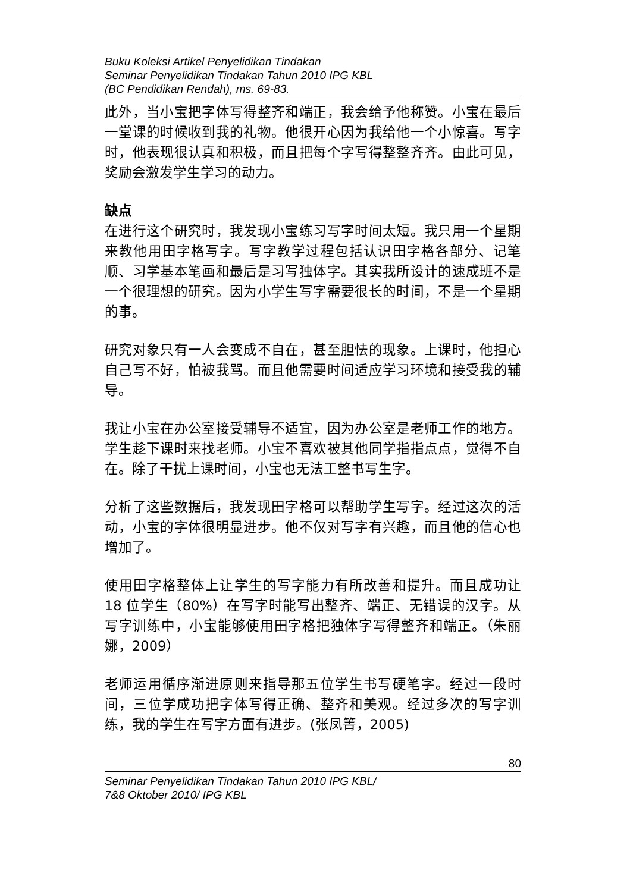Buku Koleksi Artikel Penyelidikan Tindakan
Seminar Penyelidikan Tindakan Tahun 2010 IPG KBL
(BC Pendidikan Rendah), ms. 69-83.
此外，当小宝把字体写得整齐和端正，我会给予他称赞。小宝在最后一堂课的时候收到我的礼物。他很开心因为我给他一个小惊喜。写字时，他表现很认真和积极，而且把每个字写得整整齐齐。由此可见，奖励会激发学生学习的动力。
缺点
在进行这个研究时，我发现小宝练习写字时间太短。我只用一个星期来教他用田字格写字。写字教学过程包括认识田字格各部分、记笔顺、习学基本笔画和最后是习写独体字。其实我所设计的速成班不是一个很理想的研究。因为小学生写字需要很长的时间，不是一个星期的事。
研究对象只有一人会变成不自在，甚至胆怯的现象。上课时，他担心自己写不好，怕被我骂。而且他需要时间适应学习环境和接受我的辅导。
我让小宝在办公室接受辅导不适宜，因为办公室是老师工作的地方。学生趁下课时来找老师。小宝不喜欢被其他同学指指点点，觉得不自在。除了干扰上课时间，小宝也无法工整书写生字。
分析了这些数据后，我发现田字格可以帮助学生写字。经过这次的活动，小宝的字体很明显进步。他不仅对写字有兴趣，而且他的信心也增加了。
使用田字格整体上让学生的写字能力有所改善和提升。而且成功让 18 位学生（80%）在写字时能写出整齐、端正、无错误的汉字。从写字训练中，小宝能够使用田字格把独体字写得整齐和端正。（朱丽娜，2009）
老师运用循序渐进原则来指导那五位学生书写硬笔字。经过一段时间，三位学成功把字体写得正确、整齐和美观。经过多次的写字训练，我的学生在写字方面有进步。(张凤箐，2005)
80
Seminar Penyelidikan Tindakan Tahun 2010 IPG KBL/
7&8 Oktober 2010/ IPG KBL